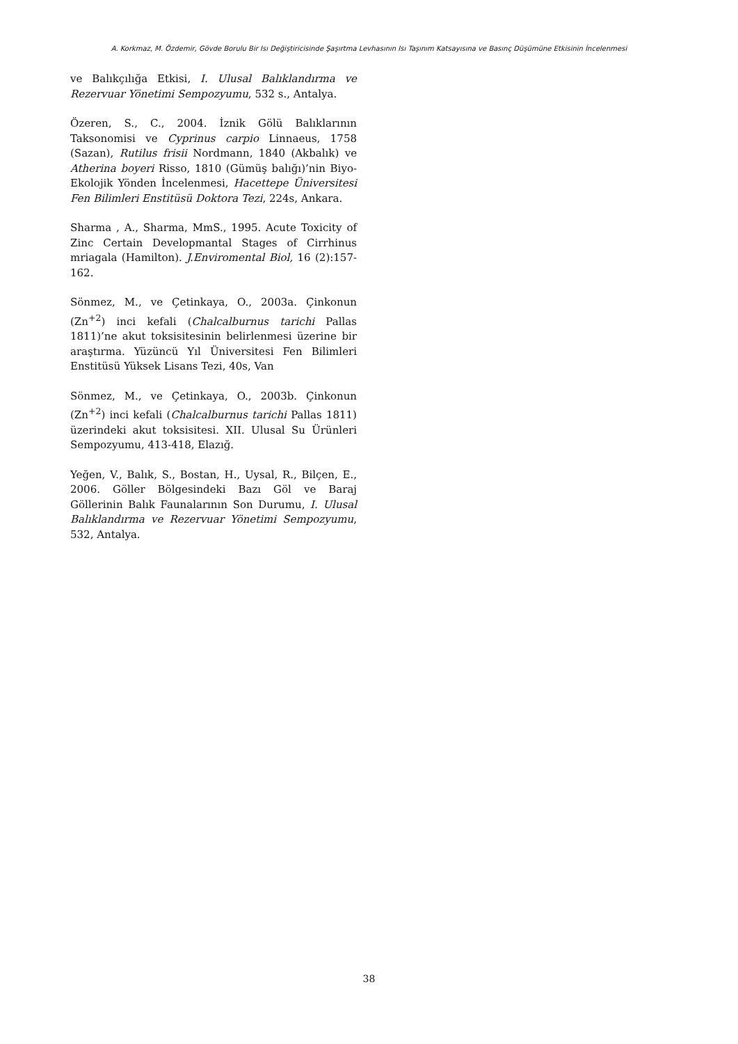A. Korkmaz, M. Özdemir, Gövde Borulu Bir Isı Değiştiricisinde Şaşırtma Levhasının Isı Taşınım Katsayısına ve Basınç Düşümüne Etkisinin İncelenmesi
ve Balıkçılığa Etkisi, I. Ulusal Balıklandırma ve Rezervuar Yönetimi Sempozyumu, 532 s., Antalya.
Özeren, S., C., 2004. İznik Gölü Balıklarının Taksonomisi ve Cyprinus carpio Linnaeus, 1758 (Sazan), Rutilus frisii Nordmann, 1840 (Akbalık) ve Atherina boyeri Risso, 1810 (Gümüş balığı)’nin Biyo-Ekolojik Yönden İncelenmesi, Hacettepe Üniversitesi Fen Bilimleri Enstitüsü Doktora Tezi, 224s, Ankara.
Sharma , A., Sharma, MmS., 1995. Acute Toxicity of Zinc Certain Developmantal Stages of Cirrhinus mriagala (Hamilton). J.Enviromental Biol, 16 (2):157-162.
Sönmez, M., ve Çetinkaya, O., 2003a. Çinkonun (Zn<sup>+2</sup>) inci kefali (Chalcalburnus tarichi Pallas 1811)’ne akut toksisitesinin belirlenmesi üzerine bir araştırma. Yüzüncü Yıl Üniversitesi Fen Bilimleri Enstitüsü Yüksek Lisans Tezi, 40s, Van
Sönmez, M., ve Çetinkaya, O., 2003b. Çinkonun (Zn<sup>+2</sup>) inci kefali (Chalcalburnus tarichi Pallas 1811) üzerindeki akut toksisitesi. XII. Ulusal Su Ürünleri Sempozyumu, 413-418, Elazığ.
Yeğen, V., Balık, S., Bostan, H., Uysal, R., Bilçen, E., 2006. Göller Bölgesindeki Bazı Göl ve Baraj Göllerinin Balık Faunalarının Son Durumu, I. Ulusal Balıklandırma ve Rezervuar Yönetimi Sempozyumu, 532, Antalya.
38